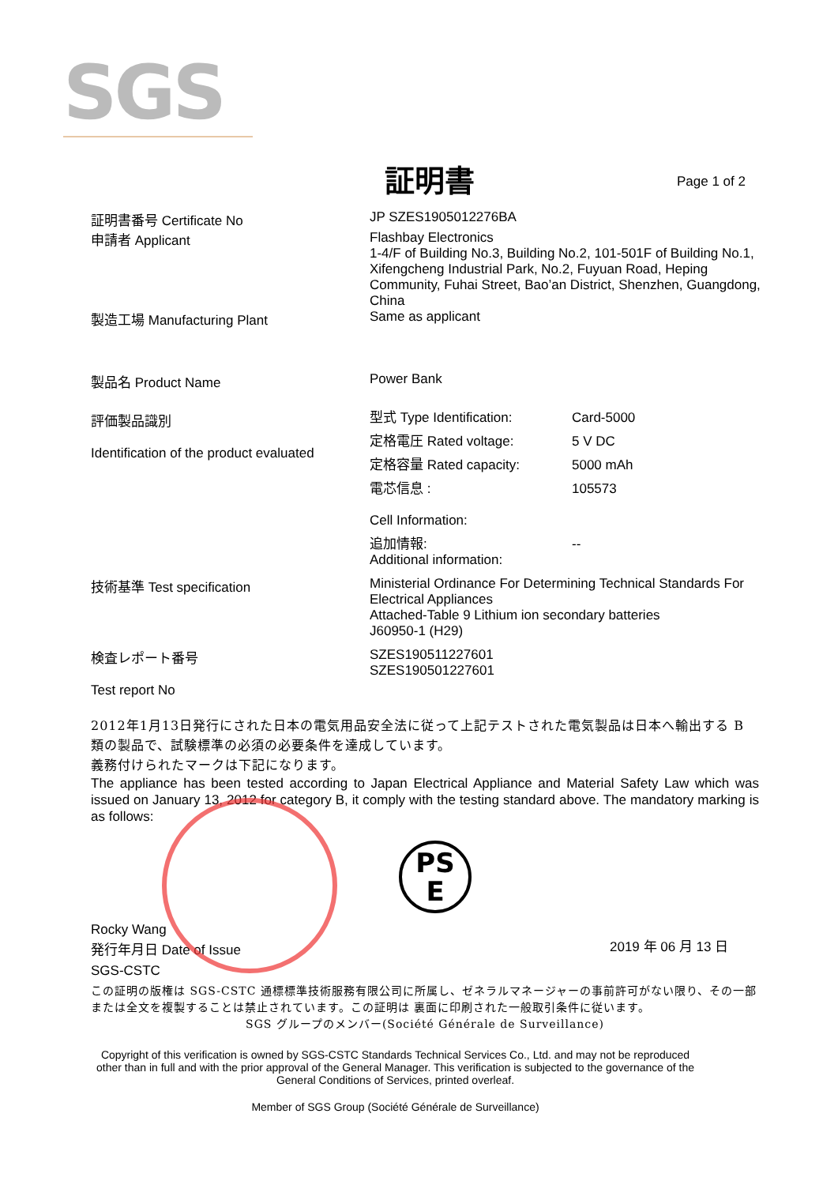SGS
証明書
Page 1 of 2
証明書番号 Certificate No
申請者 Applicant
JP SZES1905012276BA
Flashbay Electronics
1-4/F of Building No.3, Building No.2, 101-501F of Building No.1, Xifengcheng Industrial Park, No.2, Fuyuan Road, Heping Community, Fuhai Street, Bao’an District, Shenzhen, Guangdong, China
製造工場 Manufacturing Plant
Same as applicant
製品名 Product Name
Power Bank
評価製品識別
Identification of the product evaluated
型式 Type Identification: Card-5000
定格電圧 Rated voltage: 5 V DC
定格容量 Rated capacity: 5000 mAh
電芯信息 :
Cell Information:
105573
追加情報:
Additional information:
--
技術基準 Test specification
Ministerial Ordinance For Determining Technical Standards For Electrical Appliances
Attached-Table 9 Lithium ion secondary batteries
J60950-1 (H29)
検査レポート番号
Test report No
SZES190511227601
SZES190501227601
2012年1月13日発行にされた日本の電気用品安全法に従って上記テストされた電気製品は日本へ輸出する B 類の製品で、試験標準の必須の必要条件を達成しています。
義務付けられたマークは下記になります。
The appliance has been tested according to Japan Electrical Appliance and Material Safety Law which was issued on January 13, 2012 for category B, it comply with the testing standard above. The mandatory marking is as follows:
Rocky Wang
発行年月日 Date of Issue
SGS-CSTC
PS
E
2019 年 06 月 13 日
この証明の版権は SGS-CSTC 通標標準技術服務有限公司に所属し、ゼネラルマネージャーの事前許可がない限り、その一部または全文を複製することは禁止されています。この証明は 裏面に印刷された一般取引条件に従います。
SGS グループのメンバー(Société Générale de Surveillance)
Copyright of this verification is owned by SGS-CSTC Standards Technical Services Co., Ltd. and may not be reproduced other than in full and with the prior approval of the General Manager. This verification is subjected to the governance of the General Conditions of Services, printed overleaf.
Member of SGS Group (Société Générale de Surveillance)